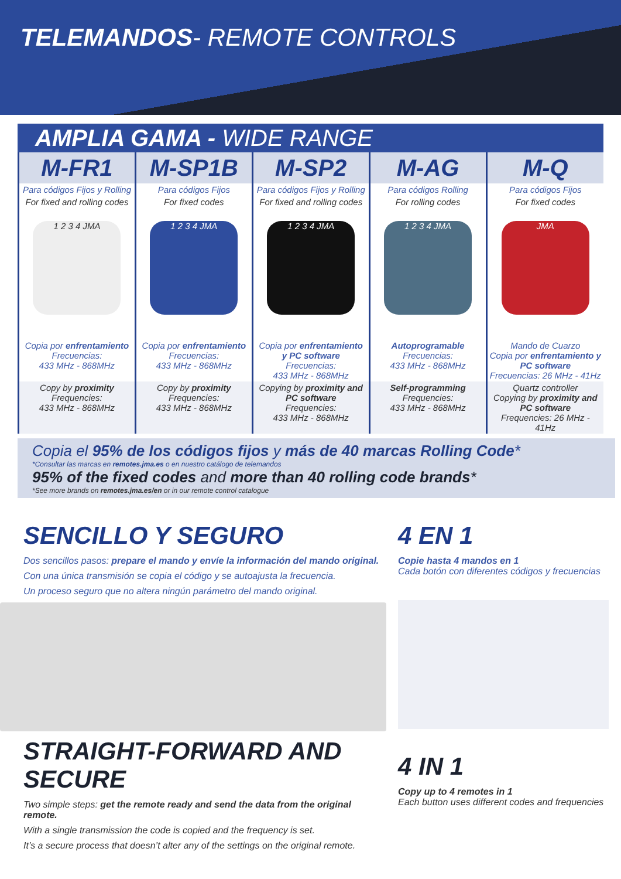TELEMANDOS- REMOTE CONTROLS
AMPLIA GAMA - WIDE RANGE
| M-FR1 | M-SP1B | M-SP2 | M-AG | M-Q |
| --- | --- | --- | --- | --- |
| Para códigos Fijos y Rolling | Para códigos Fijos | Para códigos Fijos y Rolling | Para códigos Rolling | Para códigos Fijos |
| For fixed and rolling codes | For fixed codes | For fixed and rolling codes | For rolling codes | For fixed codes |
| 1 2 3 4 JMA | 1 2 3 4 JMA | 1 2 3 4 JMA | 1 2 3 4 JMA | JMA |
| Copia por enfrentamiento Frecuencias: 433 MHz - 868MHz | Copia por enfrentamiento Frecuencias: 433 MHz - 868MHz | Copia por enfrentamiento y PC software Frecuencias: 433 MHz - 868MHz | Autoprogramable Frecuencias: 433 MHz - 868MHz | Mando de Cuarzo Copia por enfrentamiento y PC software Frecuencias: 26 MHz - 41Hz |
| Copy by proximity Frequencies: 433 MHz - 868MHz | Copy by proximity Frequencies: 433 MHz - 868MHz | Copying by proximity and PC software Frequencies: 433 MHz - 868MHz | Self-programming Frequencies: 433 MHz - 868MHz | Quartz controller Copying by proximity and PC software Frequencies: 26 MHz - 41Hz |
Copia el 95% de los códigos fijos y más de 40 marcas Rolling Code*
*Consultar las marcas en remotes.jma.es o en nuestro catálogo de telemandos
95% of the fixed codes and more than 40 rolling code brands*
*See more brands on remotes.jma.es/en or in our remote control catalogue
SENCILLO Y SEGURO
Dos sencillos pasos: prepare el mando y envíe la información del mando original.
Con una única transmisión se copia el código y se autoajusta la frecuencia.
Un proceso seguro que no altera ningún parámetro del mando original.
STRAIGHT-FORWARD AND SECURE
Two simple steps: get the remote ready and send the data from the original remote.
With a single transmission the code is copied and the frequency is set.
It’s a secure process that doesn’t alter any of the settings on the original remote.
4 EN 1
Copie hasta 4 mandos en 1
Cada botón con diferentes códigos y frecuencias
4 IN 1
Copy up to 4 remotes in 1
Each button uses different codes and frequencies